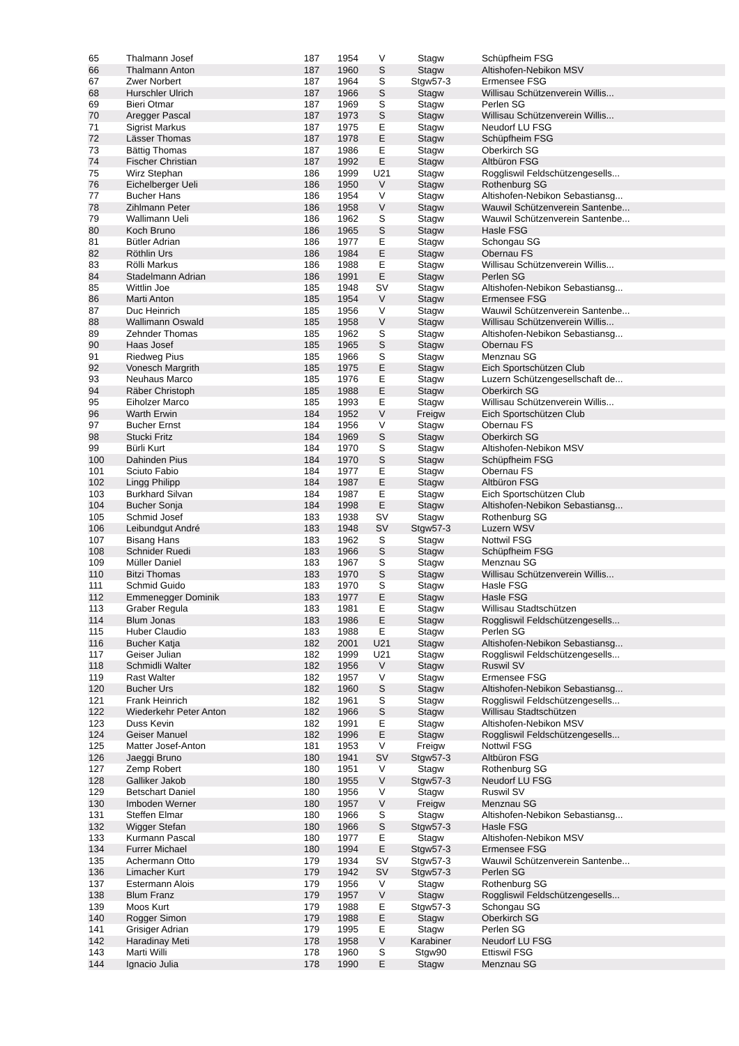| 65 | Thalmann Josef | 187 | 1954 | V | Stagw | Schüpfheim FSG |
| 66 | Thalmann Anton | 187 | 1960 | S | Stagw | Altishofen-Nebikon MSV |
| 67 | Zwer Norbert | 187 | 1964 | S | Stgw57-3 | Ermensee FSG |
| 68 | Hurschler Ulrich | 187 | 1966 | S | Stagw | Willisau Schützenverein Willis... |
| 69 | Bieri Otmar | 187 | 1969 | S | Stagw | Perlen SG |
| 70 | Aregger Pascal | 187 | 1973 | S | Stagw | Willisau Schützenverein Willis... |
| 71 | Sigrist Markus | 187 | 1975 | E | Stagw | Neudorf LU FSG |
| 72 | Lässer Thomas | 187 | 1978 | E | Stagw | Schüpfheim FSG |
| 73 | Bättig Thomas | 187 | 1986 | E | Stagw | Oberkirch SG |
| 74 | Fischer Christian | 187 | 1992 | E | Stagw | Altbüron FSG |
| 75 | Wirz Stephan | 186 | 1999 | U21 | Stagw | Roggliswil Feldschützengesells... |
| 76 | Eichelberger Ueli | 186 | 1950 | V | Stagw | Rothenburg SG |
| 77 | Bucher Hans | 186 | 1954 | V | Stagw | Altishofen-Nebikon Sebastiansg... |
| 78 | Zihlmann Peter | 186 | 1958 | V | Stagw | Wauwil Schützenverein Santenbe... |
| 79 | Wallimann Ueli | 186 | 1962 | S | Stagw | Wauwil Schützenverein Santenbe... |
| 80 | Koch Bruno | 186 | 1965 | S | Stagw | Hasle FSG |
| 81 | Bütler Adrian | 186 | 1977 | E | Stagw | Schongau SG |
| 82 | Röthlin Urs | 186 | 1984 | E | Stagw | Obernau FS |
| 83 | Rölli Markus | 186 | 1988 | E | Stagw | Willisau Schützenverein Willis... |
| 84 | Stadelmann Adrian | 186 | 1991 | E | Stagw | Perlen SG |
| 85 | Wittlin Joe | 185 | 1948 | SV | Stagw | Altishofen-Nebikon Sebastiansg... |
| 86 | Marti Anton | 185 | 1954 | V | Stagw | Ermensee FSG |
| 87 | Duc Heinrich | 185 | 1956 | V | Stagw | Wauwil Schützenverein Santenbe... |
| 88 | Wallimann Oswald | 185 | 1958 | V | Stagw | Willisau Schützenverein Willis... |
| 89 | Zehnder Thomas | 185 | 1962 | S | Stagw | Altishofen-Nebikon Sebastiansg... |
| 90 | Haas Josef | 185 | 1965 | S | Stagw | Obernau FS |
| 91 | Riedweg Pius | 185 | 1966 | S | Stagw | Menznau SG |
| 92 | Vonesch Margrith | 185 | 1975 | E | Stagw | Eich Sportschützen Club |
| 93 | Neuhaus Marco | 185 | 1976 | E | Stagw | Luzern Schützengesellschaft de... |
| 94 | Räber Christoph | 185 | 1988 | E | Stagw | Oberkirch SG |
| 95 | Eiholzer Marco | 185 | 1993 | E | Stagw | Willisau Schützenverein Willis... |
| 96 | Warth Erwin | 184 | 1952 | V | Freigw | Eich Sportschützen Club |
| 97 | Bucher Ernst | 184 | 1956 | V | Stagw | Obernau FS |
| 98 | Stucki Fritz | 184 | 1969 | S | Stagw | Oberkirch SG |
| 99 | Bürli Kurt | 184 | 1970 | S | Stagw | Altishofen-Nebikon MSV |
| 100 | Dahinden Pius | 184 | 1970 | S | Stagw | Schüpfheim FSG |
| 101 | Sciuto Fabio | 184 | 1977 | E | Stagw | Obernau FS |
| 102 | Lingg Philipp | 184 | 1987 | E | Stagw | Altbüron FSG |
| 103 | Burkhard Silvan | 184 | 1987 | E | Stagw | Eich Sportschützen Club |
| 104 | Bucher Sonja | 184 | 1998 | E | Stagw | Altishofen-Nebikon Sebastiansg... |
| 105 | Schmid Josef | 183 | 1938 | SV | Stagw | Rothenburg SG |
| 106 | Leibundgut André | 183 | 1948 | SV | Stgw57-3 | Luzern WSV |
| 107 | Bisang Hans | 183 | 1962 | S | Stagw | Nottwil FSG |
| 108 | Schnider Ruedi | 183 | 1966 | S | Stagw | Schüpfheim FSG |
| 109 | Müller Daniel | 183 | 1967 | S | Stagw | Menznau SG |
| 110 | Bitzi Thomas | 183 | 1970 | S | Stagw | Willisau Schützenverein Willis... |
| 111 | Schmid Guido | 183 | 1970 | S | Stagw | Hasle FSG |
| 112 | Emmenegger Dominik | 183 | 1977 | E | Stagw | Hasle FSG |
| 113 | Graber Regula | 183 | 1981 | E | Stagw | Willisau Stadtschützen |
| 114 | Blum Jonas | 183 | 1986 | E | Stagw | Roggliswil Feldschützengesells... |
| 115 | Huber Claudio | 183 | 1988 | E | Stagw | Perlen SG |
| 116 | Bucher Katja | 182 | 2001 | U21 | Stagw | Altishofen-Nebikon Sebastiansg... |
| 117 | Geiser Julian | 182 | 1999 | U21 | Stagw | Roggliswil Feldschützengesells... |
| 118 | Schmidli Walter | 182 | 1956 | V | Stagw | Ruswil SV |
| 119 | Rast Walter | 182 | 1957 | V | Stagw | Ermensee FSG |
| 120 | Bucher Urs | 182 | 1960 | S | Stagw | Altishofen-Nebikon Sebastiansg... |
| 121 | Frank Heinrich | 182 | 1961 | S | Stagw | Roggliswil Feldschützengesells... |
| 122 | Wiederkehr Peter Anton | 182 | 1966 | S | Stagw | Willisau Stadtschützen |
| 123 | Duss Kevin | 182 | 1991 | E | Stagw | Altishofen-Nebikon MSV |
| 124 | Geiser Manuel | 182 | 1996 | E | Stagw | Roggliswil Feldschützengesells... |
| 125 | Matter Josef-Anton | 181 | 1953 | V | Freigw | Nottwil FSG |
| 126 | Jaeggi Bruno | 180 | 1941 | SV | Stgw57-3 | Altbüron FSG |
| 127 | Zemp Robert | 180 | 1951 | V | Stagw | Rothenburg SG |
| 128 | Galliker Jakob | 180 | 1955 | V | Stgw57-3 | Neudorf LU FSG |
| 129 | Betschart Daniel | 180 | 1956 | V | Stagw | Ruswil SV |
| 130 | Imboden Werner | 180 | 1957 | V | Freigw | Menznau SG |
| 131 | Steffen Elmar | 180 | 1966 | S | Stagw | Altishofen-Nebikon Sebastiansg... |
| 132 | Wigger Stefan | 180 | 1966 | S | Stgw57-3 | Hasle FSG |
| 133 | Kurmann Pascal | 180 | 1977 | E | Stagw | Altishofen-Nebikon MSV |
| 134 | Furrer Michael | 180 | 1994 | E | Stgw57-3 | Ermensee FSG |
| 135 | Achermann Otto | 179 | 1934 | SV | Stgw57-3 | Wauwil Schützenverein Santenbe... |
| 136 | Limacher Kurt | 179 | 1942 | SV | Stgw57-3 | Perlen SG |
| 137 | Estermann Alois | 179 | 1956 | V | Stagw | Rothenburg SG |
| 138 | Blum Franz | 179 | 1957 | V | Stagw | Roggliswil Feldschützengesells... |
| 139 | Moos Kurt | 179 | 1988 | E | Stgw57-3 | Schongau SG |
| 140 | Rogger Simon | 179 | 1988 | E | Stagw | Oberkirch SG |
| 141 | Grisiger Adrian | 179 | 1995 | E | Stagw | Perlen SG |
| 142 | Haradinay Meti | 178 | 1958 | V | Karabiner | Neudorf LU FSG |
| 143 | Marti Willi | 178 | 1960 | S | Stgw90 | Ettiswil FSG |
| 144 | Ignacio Julia | 178 | 1990 | E | Stagw | Menznau SG |